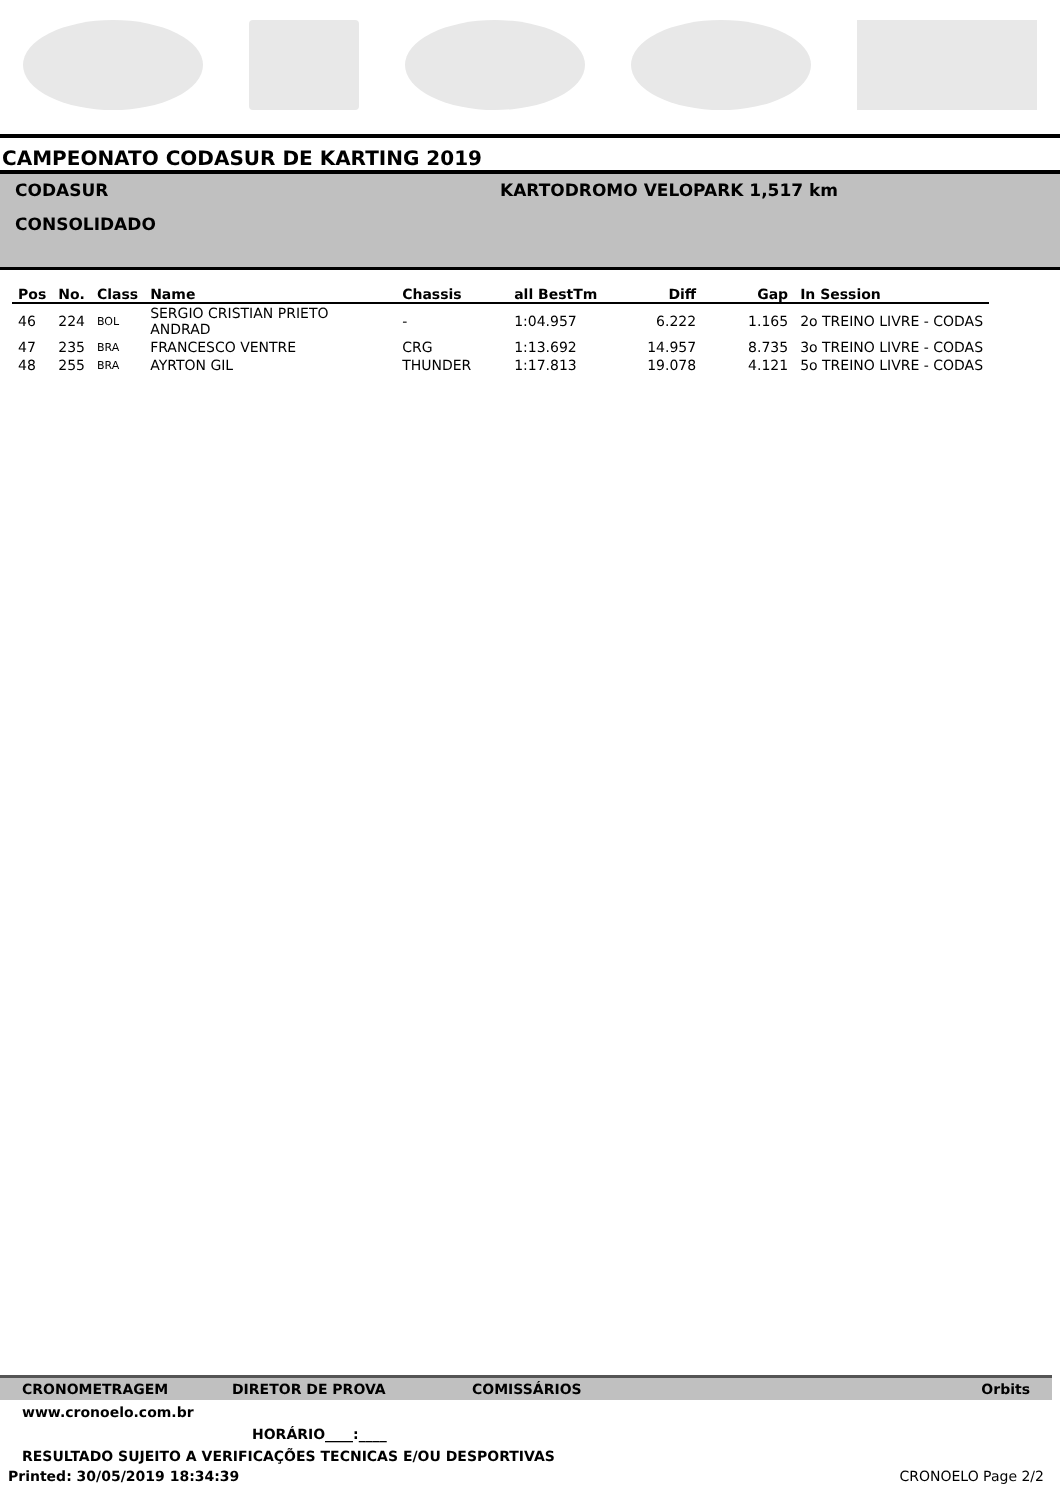CAMPEONATO CODASUR DE KARTING 2019
CODASUR
CONSOLIDADO
KARTODROMO VELOPARK 1,517 km
| Pos | No. | Class | Name | Chassis | all BestTm | Diff | Gap | In Session |
| --- | --- | --- | --- | --- | --- | --- | --- | --- |
| 46 | 224 | BOL | SERGIO CRISTIAN PRIETO ANDRAD | - | 1:04.957 | 6.222 | 1.165 | 2o TREINO LIVRE - CODAS |
| 47 | 235 | BRA | FRANCESCO VENTRE | CRG | 1:13.692 | 14.957 | 8.735 | 3o TREINO LIVRE - CODAS |
| 48 | 255 | BRA | AYRTON GIL | THUNDER | 1:17.813 | 19.078 | 4.121 | 5o TREINO LIVRE - CODAS |
CRONOMETRAGEM DIRETOR DE PROVA COMISSÁRIOS Orbits
www.cronoelo.com.br
HORÁRIO____:____
RESULTADO SUJEITO A VERIFICAÇÕES TECNICAS E/OU DESPORTIVAS
Printed: 30/05/2019 18:34:39 CRONOELO Page 2/2